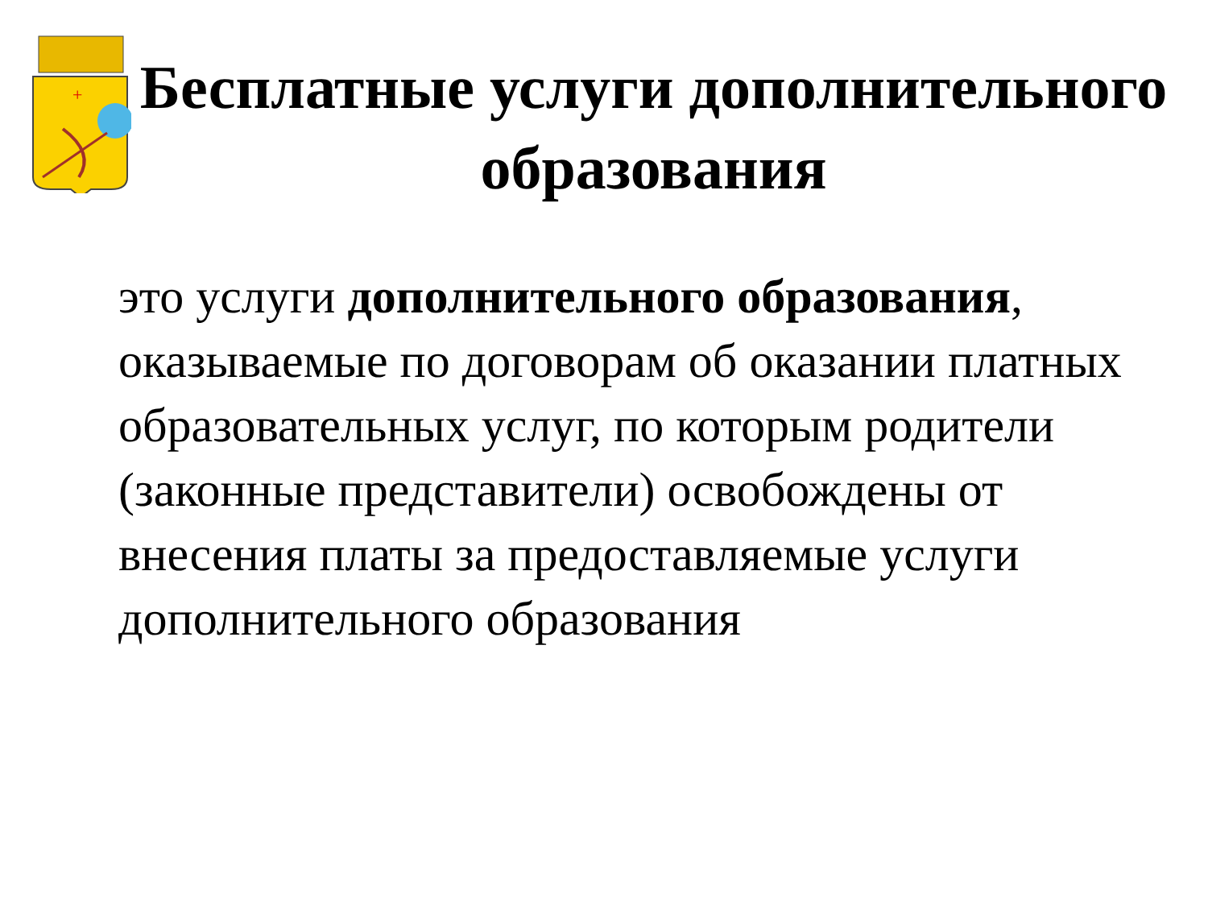+
Бесплатные услуги дополнительного образования
это услуги дополнительного образования, оказываемые по договорам об оказании платных образовательных услуг, по которым родители (законные представители) освобождены от внесения платы за предоставляемые услуги дополнительного образования